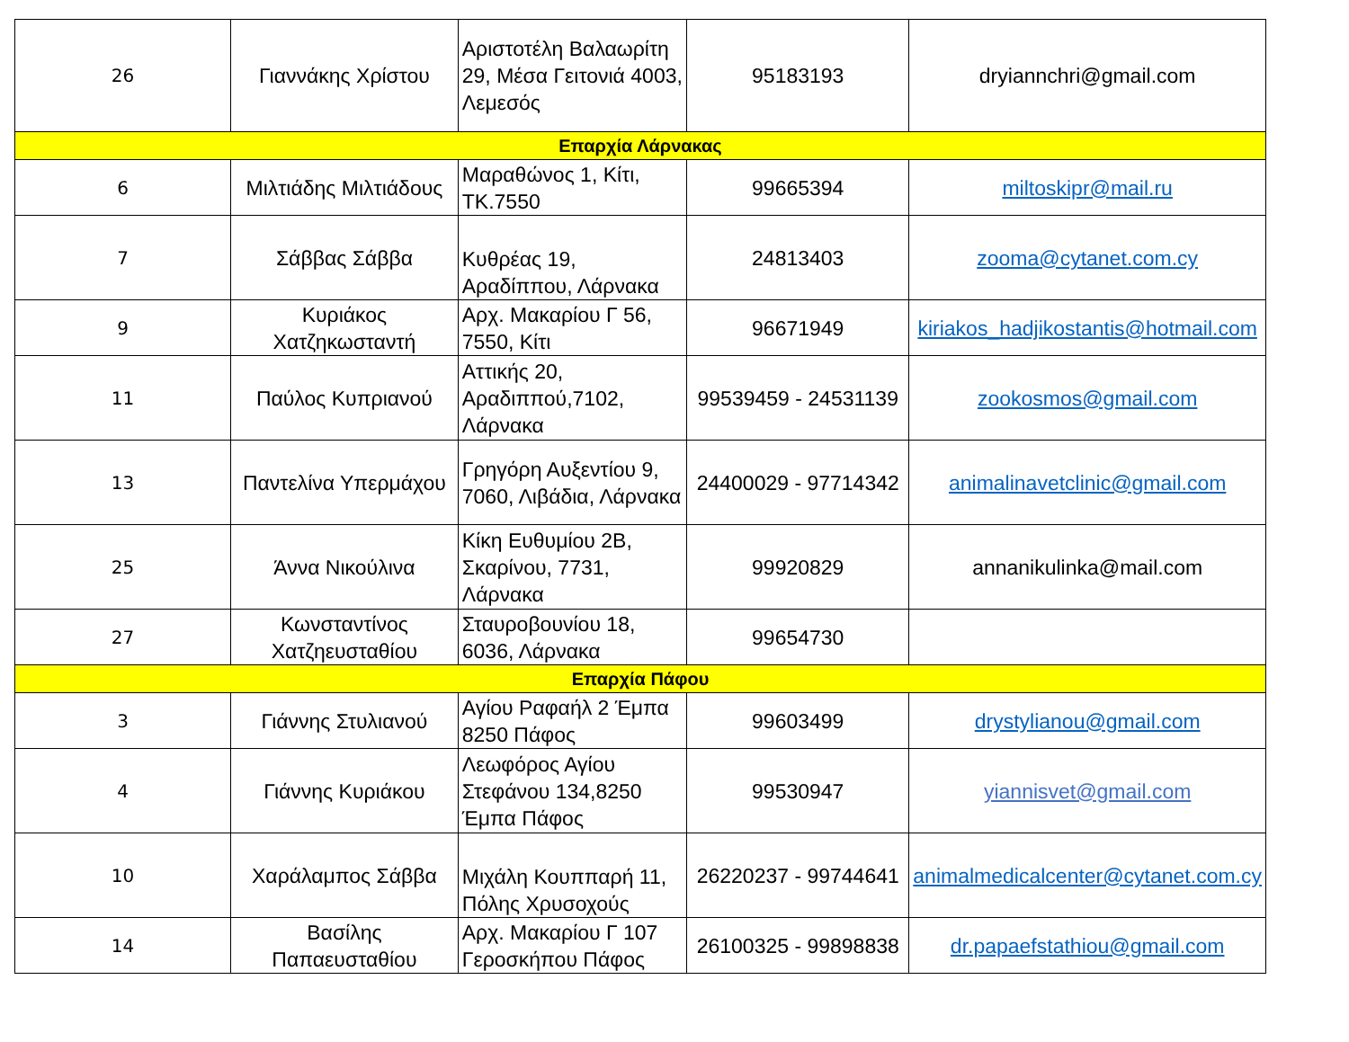| 26 | Γιαννάκης Χρίστου | Αριστοτέλη Βαλαωρίτη 29, Μέσα Γειτονιά 4003, Λεμεσός | 95183193 | dryiannchri@gmail.com |
| Επαρχία Λάρνακας | | | | |
| 6 | Μιλτιάδης Μιλτιάδους | Μαραθώνος 1, Κίτι, ΤΚ.7550 | 99665394 | miltoskipr@mail.ru |
| 7 | Σάββας Σάββα | Κυθρέας 19, Αραδίππου, Λάρνακα | 24813403 | zooma@cytanet.com.cy |
| 9 | Κυριάκος Χατζηκωσταντή | Αρχ. Μακαρίου Γ 56, 7550, Κίτι | 96671949 | kiriakos_hadjikostantis@hotmail.com |
| 11 | Παύλος Κυπριανού | Αττικής 20, Αραδιππού,7102, Λάρνακα | 99539459 - 24531139 | zookosmos@gmail.com |
| 13 | Παντελίνα Υπερμάχου | Γρηγόρη Αυξεντίου 9, 7060, Λιβάδια, Λάρνακα | 24400029 - 97714342 | animalinavetclinic@gmail.com |
| 25 | Άννα Νικούλινα | Κίκη Ευθυμίου 2Β, Σκαρίνου, 7731, Λάρνακα | 99920829 | annanikulinka@mail.com |
| 27 | Κωνσταντίνος Χατζηευσταθίου | Σταυροβουνίου 18, 6036, Λάρνακα | 99654730 | |
| Επαρχία Πάφου | | | | |
| 3 | Γιάννης Στυλιανού | Αγίου Ραφαήλ 2 Έμπα 8250 Πάφος | 99603499 | drystylianou@gmail.com |
| 4 | Γιάννης Κυριάκου | Λεωφόρος Αγίου Στεφάνου 134,8250 Έμπα Πάφος | 99530947 | yiannisvet@gmail.com |
| 10 | Χαράλαμπος Σάββα | Μιχάλη Κουππαρή 11, Πόλης Χρυσοχούς | 26220237 - 99744641 | animalmedicalcenter@cytanet.com.cy |
| 14 | Βασίλης Παπαευσταθίου | Αρχ. Μακαρίου Γ 107 Γεροσκήπου Πάφος | 26100325 - 99898838 | dr.papaefstathiou@gmail.com |